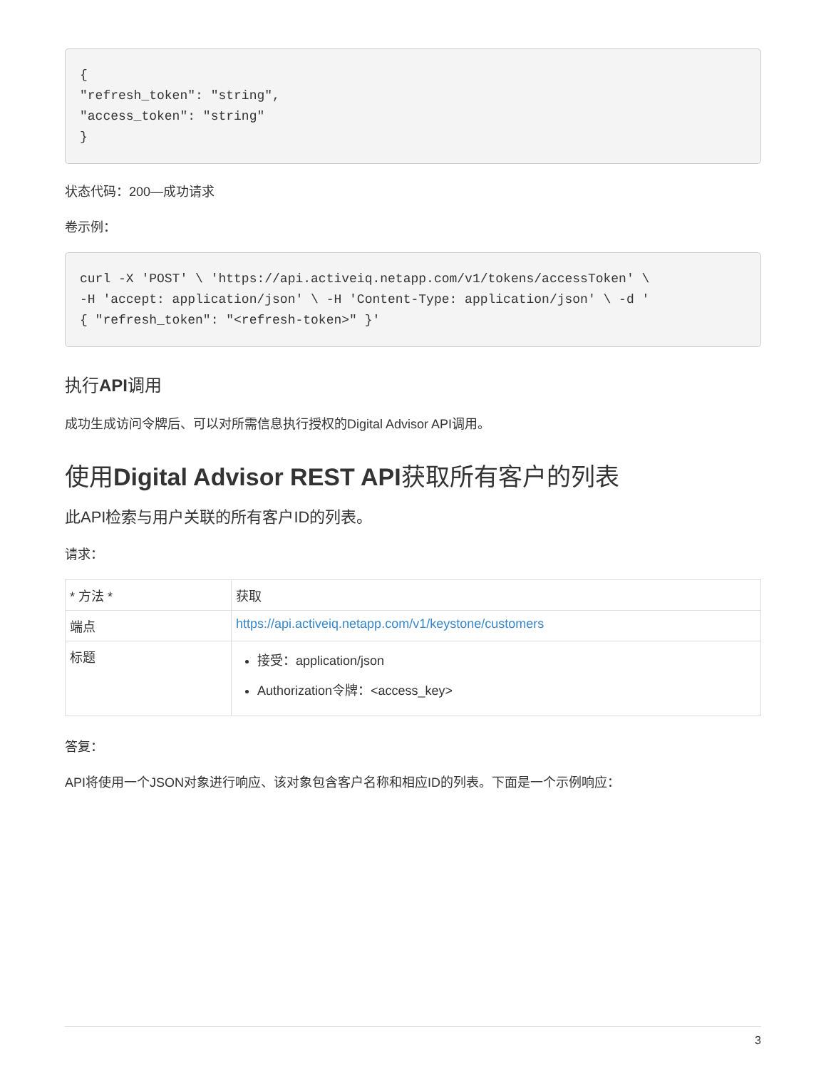{
"refresh_token": "string",
"access_token": "string"
}
状态代码：200—成功请求
卷示例：
curl -X 'POST' \ 'https://api.activeiq.netapp.com/v1/tokens/accessToken' \
-H 'accept: application/json' \ -H 'Content-Type: application/json' \ -d '
{ "refresh_token": "<refresh-token>" }'
执行API调用
成功生成访问令牌后、可以对所需信息执行授权的Digital Advisor API调用。
使用Digital Advisor REST API获取所有客户的列表
此API检索与用户关联的所有客户ID的列表。
请求：
| * 方法 * | 获取 |
| 端点 | https://api.activeiq.netapp.com/v1/keystone/customers |
| 标题 | 接受：application/json Authorization令牌：<access_key> |
答复：
API将使用一个JSON对象进行响应、该对象包含客户名称和相应ID的列表。下面是一个示例响应：
3